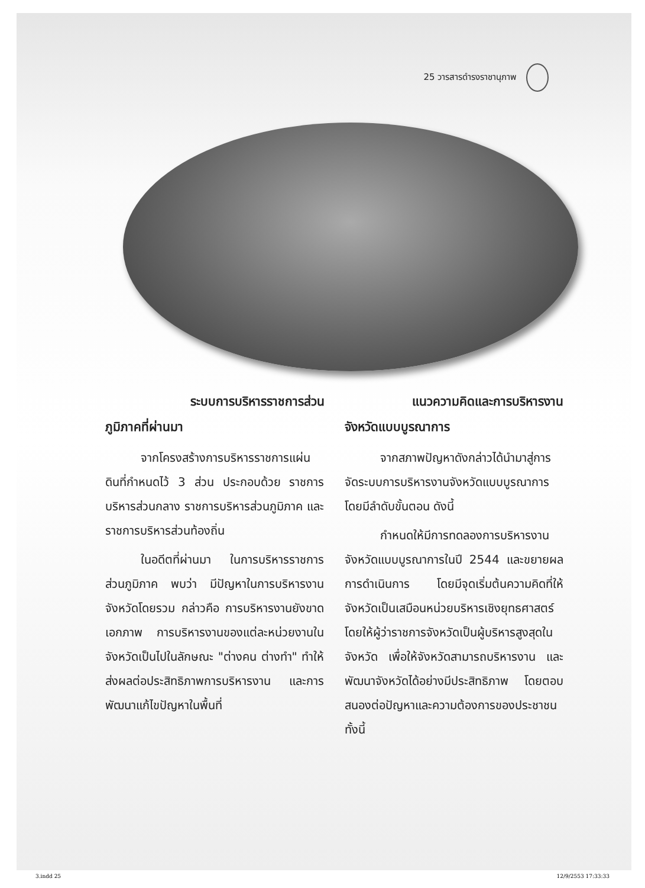25 วารสารดำรงราชานุภาพ
ระบบการบริหารราชการส่วน
ภูมิภาคที่ผ่านมา
จากโครงสร้างการบริหารราชการแผ่นดินที่กำหนดไว้ 3 ส่วน ประกอบด้วย ราชการบริหารส่วนกลาง ราชการบริหารส่วนภูมิภาค และราชการบริหารส่วนท้องถิ่น
ในอดีตที่ผ่านมา ในการบริหารราชการส่วนภูมิภาค พบว่า มีปัญหาในการบริหารงานจังหวัดโดยรวม กล่าวคือ การบริหารงานยังขาดเอกภาพ การบริหารงานของแต่ละหน่วยงานในจังหวัดเป็นไปในลักษณะ "ต่างคน ต่างทำ" ทำให้ส่งผลต่อประสิทธิภาพการบริหารงาน และการพัฒนาแก้ไขปัญหาในพื้นที่
แนวความคิดและการบริหารงาน
จังหวัดแบบบูรณาการ
จากสภาพปัญหาดังกล่าวได้นำมาสู่การจัดระบบการบริหารงานจังหวัดแบบบูรณาการ โดยมีลำดับขั้นตอน ดังนี้
กำหนดให้มีการทดลองการบริหารงานจังหวัดแบบบูรณาการในปี 2544 และขยายผลการดำเนินการ โดยมีจุดเริ่มต้นความคิดที่ให้จังหวัดเป็นเสมือนหน่วยบริหารเชิงยุทธศาสตร์ โดยให้ผู้ว่าราชการจังหวัดเป็นผู้บริหารสูงสุดในจังหวัด เพื่อให้จังหวัดสามารถบริหารงาน และพัฒนาจังหวัดได้อย่างมีประสิทธิภาพ โดยตอบสนองต่อปัญหาและความต้องการของประชาชน ทั้งนี้
3.indd 25 12/9/2553 17:33:33